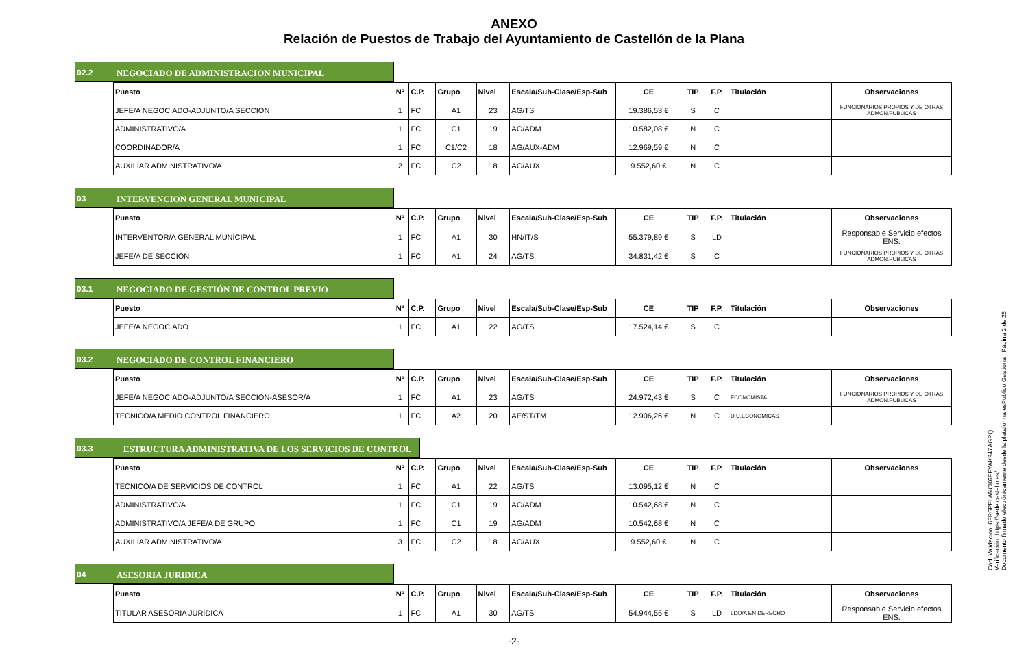ANEXO
Relación de Puestos de Trabajo del Ayuntamiento de Castellón de la Plana
02.2 NEGOCIADO DE ADMINISTRACION MUNICIPAL
| Puesto | Nº | C.P. | Grupo | Nivel | Escala/Sub-Clase/Esp-Sub | CE | TIP | F.P. | Titulación | Observaciones |
| --- | --- | --- | --- | --- | --- | --- | --- | --- | --- | --- |
| JEFE/A NEGOCIADO-ADJUNTO/A SECCION | 1 | FC | A1 | 23 | AG/TS | 19.386,53 € | S | C | | FUNCIONARIOS PROPIOS Y DE OTRAS ADMON.PUBLICAS |
| ADMINISTRATIVO/A | 1 | FC | C1 | 19 | AG/ADM | 10.582,08 € | N | C | | |
| COORDINADOR/A | 1 | FC | C1/C2 | 18 | AG/AUX-ADM | 12.969,59 € | N | C | | |
| AUXILIAR ADMINISTRATIVO/A | 2 | FC | C2 | 18 | AG/AUX | 9.552,60 € | N | C | | |
03 INTERVENCION GENERAL MUNICIPAL
| Puesto | Nº | C.P. | Grupo | Nivel | Escala/Sub-Clase/Esp-Sub | CE | TIP | F.P. | Titulación | Observaciones |
| --- | --- | --- | --- | --- | --- | --- | --- | --- | --- | --- |
| INTERVENTOR/A GENERAL MUNICIPAL | 1 | FC | A1 | 30 | HN/IT/S | 55.379,89 € | S | LD | | Responsable Servicio efectos ENS. |
| JEFE/A DE SECCION | 1 | FC | A1 | 24 | AG/TS | 34.831,42 € | S | C | | FUNCIONARIOS PROPIOS Y DE OTRAS ADMON.PUBLICAS |
03.1 NEGOCIADO DE GESTIÓN DE CONTROL PREVIO
| Puesto | Nº | C.P. | Grupo | Nivel | Escala/Sub-Clase/Esp-Sub | CE | TIP | F.P. | Titulación | Observaciones |
| --- | --- | --- | --- | --- | --- | --- | --- | --- | --- | --- |
| JEFE/A NEGOCIADO | 1 | FC | A1 | 22 | AG/TS | 17.524,14 € | S | C | | |
03.2 NEGOCIADO DE CONTROL FINANCIERO
| Puesto | Nº | C.P. | Grupo | Nivel | Escala/Sub-Clase/Esp-Sub | CE | TIP | F.P. | Titulación | Observaciones |
| --- | --- | --- | --- | --- | --- | --- | --- | --- | --- | --- |
| JEFE/A NEGOCIADO-ADJUNTO/A SECCION-ASESOR/A | 1 | FC | A1 | 23 | AG/TS | 24.972,43 € | S | C | ECONOMISTA | FUNCIONARIOS PROPIOS Y DE OTRAS ADMON.PUBLICAS |
| TECNICO/A MEDIO CONTROL FINANCIERO | 1 | FC | A2 | 20 | AE/ST/TM | 12.906,26 € | N | C | D.U.ECONOMICAS | |
03.3 ESTRUCTURA ADMINISTRATIVA DE LOS SERVICIOS DE CONTROL
| Puesto | Nº | C.P. | Grupo | Nivel | Escala/Sub-Clase/Esp-Sub | CE | TIP | F.P. | Titulación | Observaciones |
| --- | --- | --- | --- | --- | --- | --- | --- | --- | --- | --- |
| TECNICO/A DE SERVICIOS DE CONTROL | 1 | FC | A1 | 22 | AG/TS | 13.095,12 € | N | C | | |
| ADMINISTRATIVO/A | 1 | FC | C1 | 19 | AG/ADM | 10.542,68 € | N | C | | |
| ADMINISTRATIVO/A JEFE/A DE GRUPO | 1 | FC | C1 | 19 | AG/ADM | 10.542,68 € | N | C | | |
| AUXILIAR ADMINISTRATIVO/A | 3 | FC | C2 | 18 | AG/AUX | 9.552,60 € | N | C | | |
04 ASESORIA JURIDICA
| Puesto | Nº | C.P. | Grupo | Nivel | Escala/Sub-Clase/Esp-Sub | CE | TIP | F.P. | Titulación | Observaciones |
| --- | --- | --- | --- | --- | --- | --- | --- | --- | --- | --- |
| TITULAR ASESORIA JURIDICA | 1 | FC | A1 | 30 | AG/TS | 54.944,55 € | S | LD | LDO/A EN DERECHO | Responsable Servicio efectos ENS. |
-2-
Cód. Validación: 6FR6PFLANCK6FFYAK947AGPQ
Verificación: https://sede.castello.es/
Documento firmado electrónicamente desde la plataforma esPublico Gestiona | Página 2 de 25